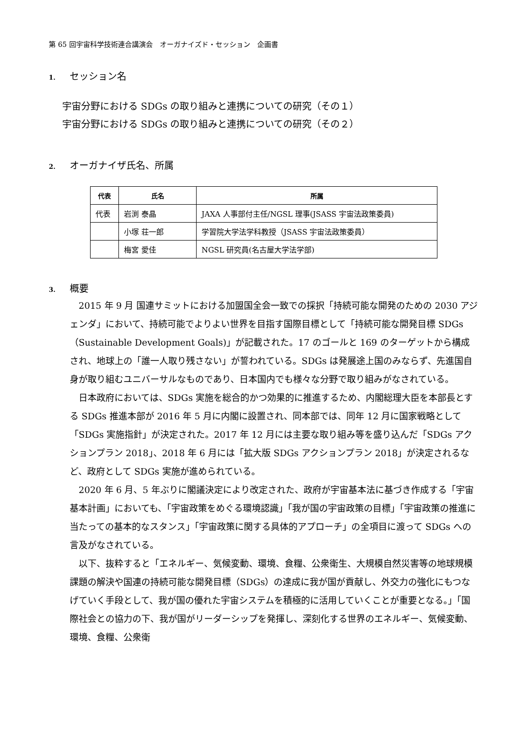第 65 回宇宙科学技術連合講演会　オーガナイズド・セッション　企画書
1. セッション名
宇宙分野における SDGs の取り組みと連携についての研究（その１）
宇宙分野における SDGs の取り組みと連携についての研究（その２）
2. オーガナイザ氏名、所属
| 代表 | 氏名 | 所属 |
| --- | --- | --- |
| 代表 | 岩渕 泰晶 | JAXA 人事部付主任/NGSL 理事(JSASS 宇宙法政策委員) |
| | 小塚 荘一郎 | 学習院大学法学科教授（JSASS 宇宙法政策委員） |
| | 梅宮 愛佳 | NGSL 研究員(名古屋大学法学部) |
3. 概要
2015 年 9 月 国連サミットにおける加盟国全会一致での採択「持続可能な開発のための 2030 アジェンダ」において、持続可能でよりよい世界を目指す国際目標として「持続可能な開発目標 SDGs（Sustainable Development Goals)」が記載された。17 のゴールと 169 のターゲットから構成され、地球上の「誰一人取り残さない」が誓われている。SDGs は発展途上国のみならず、先進国自身が取り組むユニバーサルなものであり、日本国内でも様々な分野で取り組みがなされている。
日本政府においては、SDGs 実施を総合的かつ効果的に推進するため、内閣総理大臣を本部長とする SDGs 推進本部が 2016 年 5 月に内閣に設置され、同本部では、同年 12 月に国家戦略として「SDGs 実施指針」が決定された。2017 年 12 月には主要な取り組み等を盛り込んだ「SDGs アクションプラン 2018」、2018 年 6 月には「拡大版 SDGs アクションプラン 2018」が決定されるなど、政府として SDGs 実施が進められている。
2020 年 6 月、5 年ぶりに閣議決定により改定された、政府が宇宙基本法に基づき作成する「宇宙基本計画」においても、「宇宙政策をめぐる環境認識」「我が国の宇宙政策の目標」「宇宙政策の推進に当たっての基本的なスタンス」「宇宙政策に関する具体的アプローチ」の全項目に渡って SDGs への言及がなされている。
以下、抜粋すると「エネルギー、気候変動、環境、食糧、公衆衛生、大規模自然災害等の地球規模課題の解決や国連の持続可能な開発目標（SDGs）の達成に我が国が貢献し、外交力の強化にもつなげていく手段として、我が国の優れた宇宙システムを積極的に活用していくことが重要となる。」「国際社会との協力の下、我が国がリーダーシップを発揮し、深刻化する世界のエネルギー、気候変動、環境、食糧、公衆衛